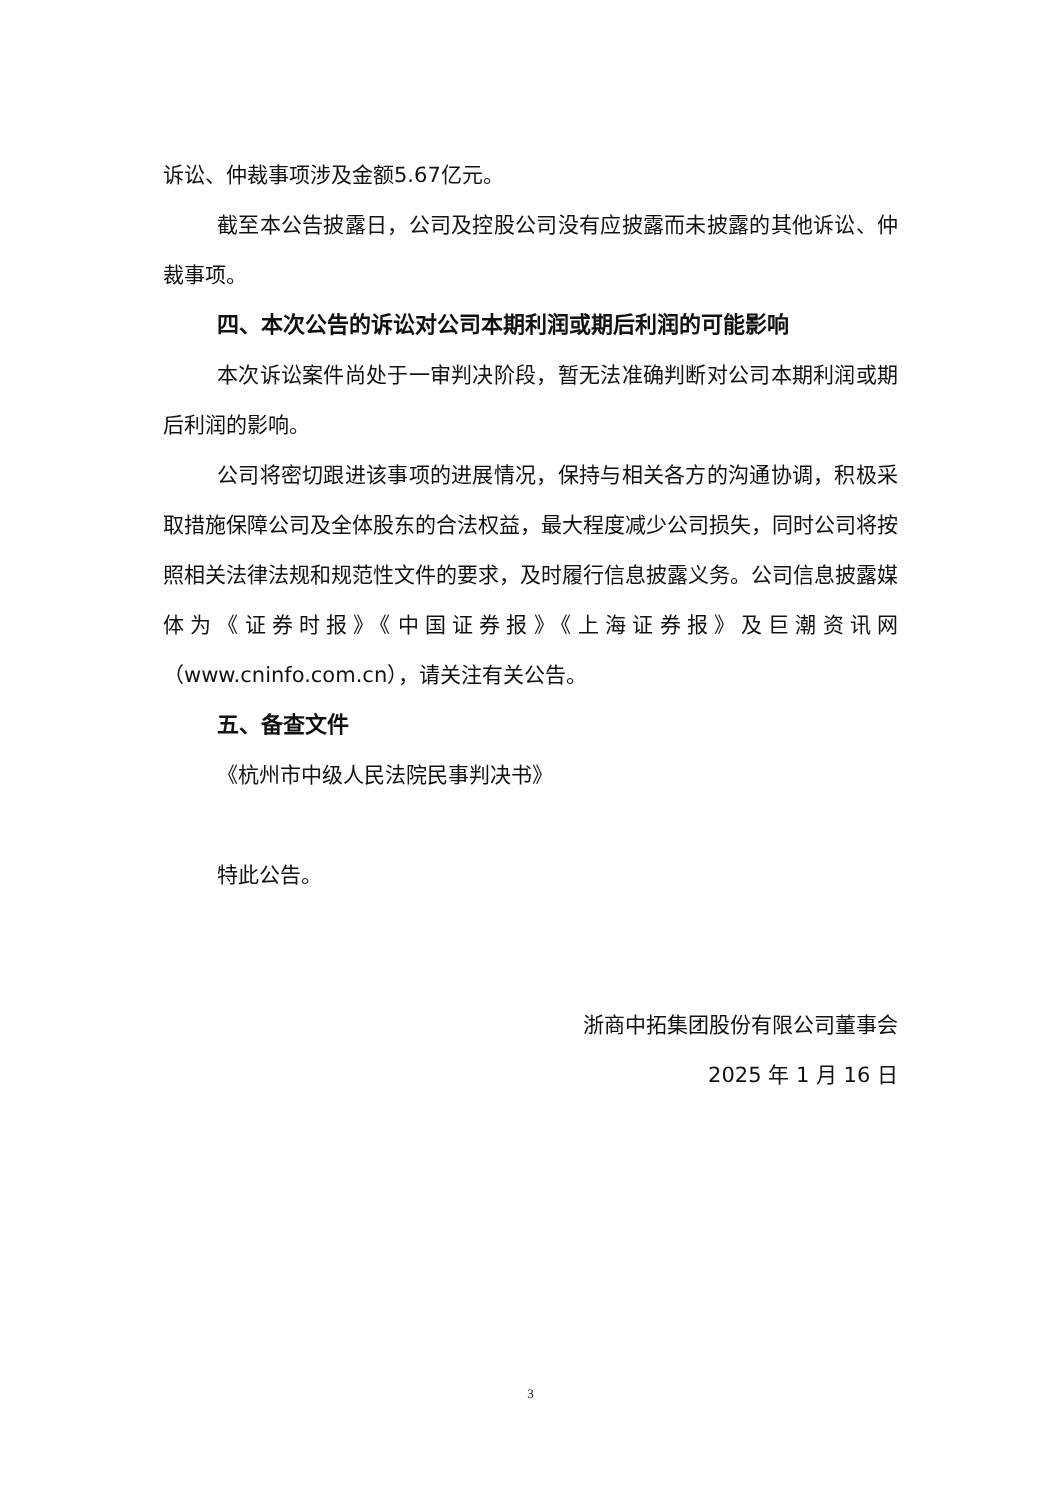诉讼、仲裁事项涉及金额5.67亿元。
截至本公告披露日，公司及控股公司没有应披露而未披露的其他诉讼、仲裁事项。
四、本次公告的诉讼对公司本期利润或期后利润的可能影响
本次诉讼案件尚处于一审判决阶段，暂无法准确判断对公司本期利润或期后利润的影响。
公司将密切跟进该事项的进展情况，保持与相关各方的沟通协调，积极采取措施保障公司及全体股东的合法权益，最大程度减少公司损失，同时公司将按照相关法律法规和规范性文件的要求，及时履行信息披露义务。公司信息披露媒体为《证券时报》《中国证券报》《上海证券报》及巨潮资讯网（www.cninfo.com.cn），请关注有关公告。
五、备查文件
《杭州市中级人民法院民事判决书》
特此公告。
浙商中拓集团股份有限公司董事会
2025 年 1 月 16 日
3